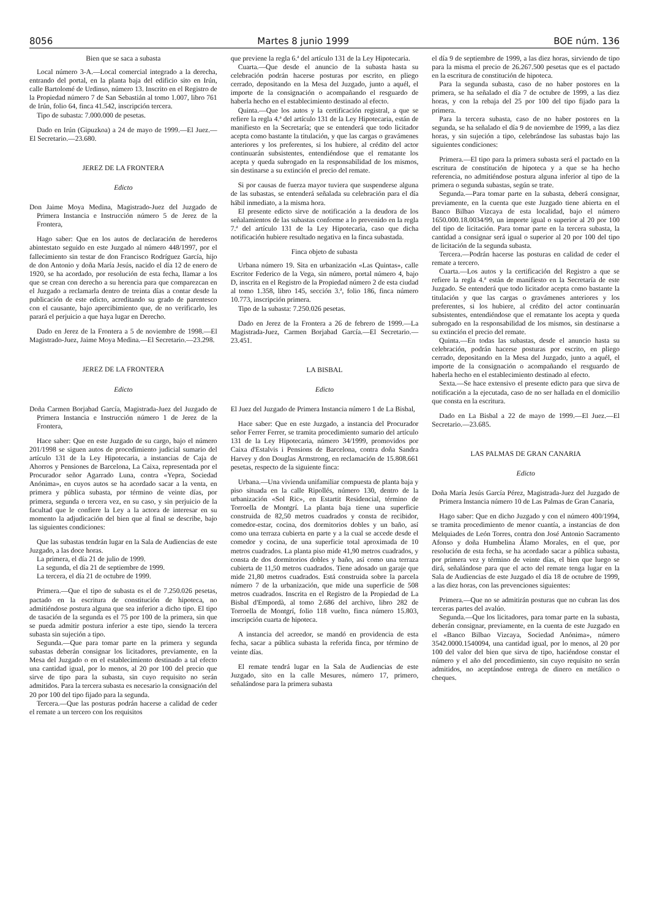8056 Martes 8 junio 1999 BOE núm. 136
Bien que se saca a subasta
Local número 3-A.—Local comercial integrado a la derecha, entrando del portal, en la planta baja del edificio sito en Irún, calle Bartolomé de Urdinso, número 13. Inscrito en el Registro de la Propiedad número 7 de San Sebastián al tomo 1.007, libro 761 de Irún, folio 64, finca 41.542, inscripción tercera.
Tipo de subasta: 7.000.000 de pesetas.
Dado en Irún (Gipuzkoa) a 24 de mayo de 1999.—El Juez.—El Secretario.—23.680.
JEREZ DE LA FRONTERA
Edicto
Don Jaime Moya Medina, Magistrado-Juez del Juzgado de Primera Instancia e Instrucción número 5 de Jerez de la Frontera,
Hago saber: Que en los autos de declaración de herederos abintestato seguido en este Juzgado al número 448/1997, por el fallecimiento sin testar de don Francisco Rodríguez García, hijo de don Antonio y doña María Jesús, nacido el día 12 de enero de 1920, se ha acordado, por resolución de esta fecha, llamar a los que se crean con derecho a su herencia para que comparezcan en el Juzgado a reclamarla dentro de treinta días a contar desde la publicación de este edicto, acreditando su grado de parentesco con el causante, bajo apercibimiento que, de no verificarlo, les parará el perjuicio a que haya lugar en Derecho.
Dado en Jerez de la Frontera a 5 de noviembre de 1998.—El Magistrado-Juez, Jaime Moya Medina.—El Secretario.—23.298.
JEREZ DE LA FRONTERA
Edicto
Doña Carmen Borjabad García, Magistrada-Juez del Juzgado de Primera Instancia e Instrucción número 1 de Jerez de la Frontera,
Hace saber: Que en este Juzgado de su cargo, bajo el número 201/1998 se siguen autos de procedimiento judicial sumario del artículo 131 de la Ley Hipotecaria, a instancias de Caja de Ahorros y Pensiones de Barcelona, La Caixa, representada por el Procurador señor Agarrado Luna, contra «Yepra, Sociedad Anónima», en cuyos autos se ha acordado sacar a la venta, en primera y pública subasta, por término de veinte días, por primera, segunda o tercera vez, en su caso, y sin perjuicio de la facultad que le confiere la Ley a la actora de interesar en su momento la adjudicación del bien que al final se describe, bajo las siguientes condiciones:
Que las subastas tendrán lugar en la Sala de Audiencias de este Juzgado, a las doce horas.
La primera, el día 21 de julio de 1999.
La segunda, el día 21 de septiembre de 1999.
La tercera, el día 21 de octubre de 1999.
Primera.—Que el tipo de subasta es el de 7.250.026 pesetas, pactado en la escritura de constitución de hipoteca, no admitiéndose postura alguna que sea inferior a dicho tipo. El tipo de tasación de la segunda es el 75 por 100 de la primera, sin que se pueda admitir postura inferior a este tipo, siendo la tercera subasta sin sujeción a tipo.
Segunda.—Que para tomar parte en la primera y segunda subastas deberán consignar los licitadores, previamente, en la Mesa del Juzgado o en el establecimiento destinado a tal efecto una cantidad igual, por lo menos, al 20 por 100 del precio que sirve de tipo para la subasta, sin cuyo requisito no serán admitidos. Para la tercera subasta es necesario la consignación del 20 por 100 del tipo fijado para la segunda.
Tercera.—Que las posturas podrán hacerse a calidad de ceder el remate a un tercero con los requisitos
que previene la regla 6.ª del artículo 131 de la Ley Hipotecaria.
Cuarta.—Que desde el anuncio de la subasta hasta su celebración podrán hacerse posturas por escrito, en pliego cerrado, depositando en la Mesa del Juzgado, junto a aquél, el importe de la consignación o acompañando el resguardo de haberla hecho en el establecimiento destinado al efecto.
Quinta.—Que los autos y la certificación registral, a que se refiere la regla 4.ª del artículo 131 de la Ley Hipotecaria, están de manifiesto en la Secretaría; que se entenderá que todo licitador acepta como bastante la titulación, y que las cargas o gravámenes anteriores y los preferentes, si los hubiere, al crédito del actor continuarán subsistentes, entendiéndose que el rematante los acepta y queda subrogado en la responsabilidad de los mismos, sin destinarse a su extinción el precio del remate.
Si por causas de fuerza mayor tuviera que suspenderse alguna de las subastas, se entenderá señalada su celebración para el día hábil inmediato, a la misma hora.
El presente edicto sirve de notificación a la deudora de los señalamientos de las subastas conforme a lo prevenido en la regla 7.ª del artículo 131 de la Ley Hipotecaria, caso que dicha notificación hubiere resultado negativa en la finca subastada.
Finca objeto de subasta
Urbana número 19. Sita en urbanización «Las Quintas», calle Escritor Federico de la Vega, sin número, portal número 4, bajo D, inscrita en el Registro de la Propiedad número 2 de esta ciudad al tomo 1.358, libro 145, sección 3.ª, folio 186, finca número 10.773, inscripción primera.
Tipo de la subasta: 7.250.026 pesetas.
Dado en Jerez de la Frontera a 26 de febrero de 1999.—La Magistrada-Juez, Carmen Borjabad García.—El Secretario.—23.451.
LA BISBAL
Edicto
El Juez del Juzgado de Primera Instancia número 1 de La Bisbal,
Hace saber: Que en este Juzgado, a instancia del Procurador señor Ferrer Ferrer, se tramita procedimiento sumario del artículo 131 de la Ley Hipotecaria, número 34/1999, promovidos por Caixa d'Estalvis i Pensions de Barcelona, contra doña Sandra Harvey y don Douglas Armstrong, en reclamación de 15.808.661 pesetas, respecto de la siguiente finca:
Urbana.—Una vivienda unifamiliar compuesta de planta baja y piso situada en la calle Ripollés, número 130, dentro de la urbanización «Sol Ric», en Estartit Residencial, término de Torroella de Montgrí. La planta baja tiene una superficie construida de 82,50 metros cuadrados y consta de recibidor, comedor-estar, cocina, dos dormitorios dobles y un baño, así como una terraza cubierta en parte y a la cual se accede desde el comedor y cocina, de una superficie total aproximada de 10 metros cuadrados. La planta piso mide 41,90 metros cuadrados, y consta de dos dormitorios dobles y baño, así como una terraza cubierta de 11,50 metros cuadrados. Tiene adosado un garaje que mide 21,80 metros cuadrados. Está construida sobre la parcela número 7 de la urbanización, que mide una superficie de 508 metros cuadrados. Inscrita en el Registro de la Propiedad de La Bisbal d'Empordà, al tomo 2.686 del archivo, libro 282 de Torroella de Montgrí, folio 118 vuelto, finca número 15.803, inscripción cuarta de hipoteca.
A instancia del acreedor, se mandó en providencia de esta fecha, sacar a pública subasta la referida finca, por término de veinte días.
El remate tendrá lugar en la Sala de Audiencias de este Juzgado, sito en la calle Mesures, número 17, primero, señalándose para la primera subasta
el día 9 de septiembre de 1999, a las diez horas, sirviendo de tipo para la misma el precio de 26.267.500 pesetas que es el pactado en la escritura de constitución de hipoteca.
Para la segunda subasta, caso de no haber postores en la primera, se ha señalado el día 7 de octubre de 1999, a las diez horas, y con la rebaja del 25 por 100 del tipo fijado para la primera.
Para la tercera subasta, caso de no haber postores en la segunda, se ha señalado el día 9 de noviembre de 1999, a las diez horas, y sin sujeción a tipo, celebrándose las subastas bajo las siguientes condiciones:
Primera.—El tipo para la primera subasta será el pactado en la escritura de constitución de hipoteca y a que se ha hecho referencia, no admitiéndose postura alguna inferior al tipo de la primera o segunda subastas, según se trate.
Segunda.—Para tomar parte en la subasta, deberá consignar, previamente, en la cuenta que este Juzgado tiene abierta en el Banco Bilbao Vizcaya de esta localidad, bajo el número 1650.000.18.0034/99, un importe igual o superior al 20 por 100 del tipo de licitación. Para tomar parte en la tercera subasta, la cantidad a consignar será igual o superior al 20 por 100 del tipo de licitación de la segunda subasta.
Tercera.—Podrán hacerse las posturas en calidad de ceder el remate a tercero.
Cuarta.—Los autos y la certificación del Registro a que se refiere la regla 4.ª están de manifiesto en la Secretaría de este Juzgado. Se entenderá que todo licitador acepta como bastante la titulación y que las cargas o gravámenes anteriores y los preferentes, si los hubiere, al crédito del actor continuarán subsistentes, entendiéndose que el rematante los acepta y queda subrogado en la responsabilidad de los mismos, sin destinarse a su extinción el precio del remate.
Quinta.—En todas las subastas, desde el anuncio hasta su celebración, podrán hacerse posturas por escrito, en pliego cerrado, depositando en la Mesa del Juzgado, junto a aquél, el importe de la consignación o acompañando el resguardo de haberla hecho en el establecimiento destinado al efecto.
Sexta.—Se hace extensivo el presente edicto para que sirva de notificación a la ejecutada, caso de no ser hallada en el domicilio que consta en la escritura.
Dado en La Bisbal a 22 de mayo de 1999.—El Juez.—El Secretario.—23.685.
LAS PALMAS DE GRAN CANARIA
Edicto
Doña María Jesús García Pérez, Magistrada-Juez del Juzgado de Primera Instancia número 10 de Las Palmas de Gran Canaria,
Hago saber: Que en dicho Juzgado y con el número 400/1994, se tramita procedimiento de menor cuantía, a instancias de don Melquiades de León Torres, contra don José Antonio Sacramento Afonso y doña Humbelina Álamo Morales, en el que, por resolución de esta fecha, se ha acordado sacar a pública subasta, por primera vez y término de veinte días, el bien que luego se dirá, señalándose para que el acto del remate tenga lugar en la Sala de Audiencias de este Juzgado el día 18 de octubre de 1999, a las diez horas, con las prevenciones siguientes:
Primera.—Que no se admitirán posturas que no cubran las dos terceras partes del avalúo.
Segunda.—Que los licitadores, para tomar parte en la subasta, deberán consignar, previamente, en la cuenta de este Juzgado en el «Banco Bilbao Vizcaya, Sociedad Anónima», número 3542.0000.1540094, una cantidad igual, por lo menos, al 20 por 100 del valor del bien que sirva de tipo, haciéndose constar el número y el año del procedimiento, sin cuyo requisito no serán admitidos, no aceptándose entrega de dinero en metálico o cheques.